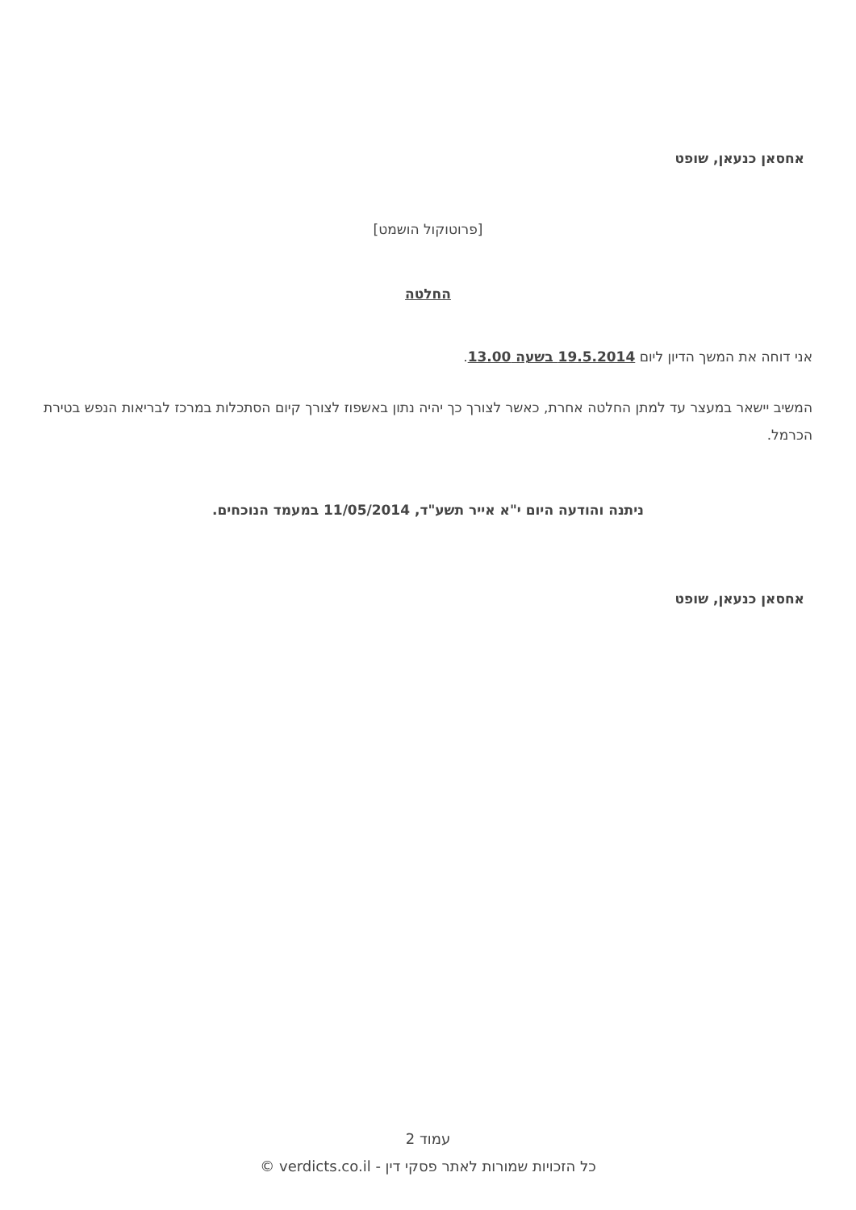אחסאן כנעאן, שופט
[פרוטוקול הושמט]
החלטה
אני דוחה את המשך הדיון ליום 19.5.2014 בשעה 13.00.
המשיב יישאר במעצר עד למתן החלטה אחרת, כאשר לצורך כך יהיה נתון באשפוז לצורך קיום הסתכלות במרכז לבריאות הנפש בטירת הכרמל.
ניתנה והודעה היום י"א אייר תשע"ד, 11/05/2014 במעמד הנוכחים.
אחסאן כנעאן, שופט
עמוד 2
כל הזכויות שמורות לאתר פסקי דין - verdicts.co.il ©